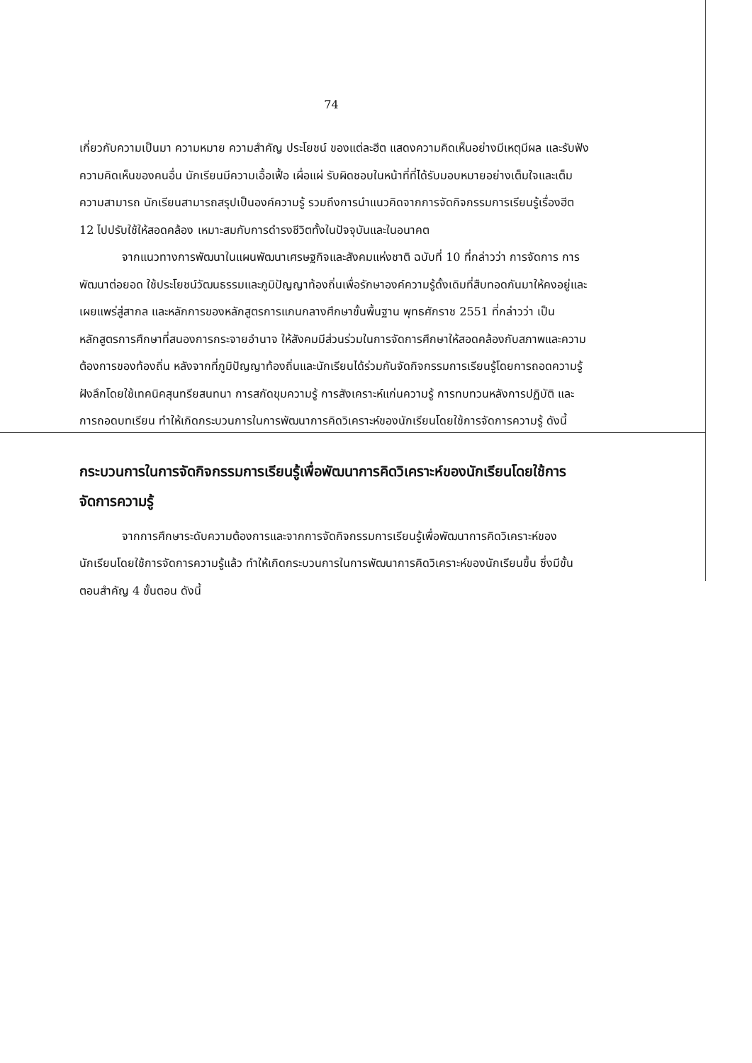74
เกี่ยวกับความเป็นมา ความหมาย ความสำคัญ ประโยชน์ ของแต่ละฮีต แสดงความคิดเห็นอย่างมีเหตุมีผล และรับฟังความคิดเห็นของคนอื่น นักเรียนมีความเอื้อเฟื้อ เผื่อแผ่ รับผิดชอบในหน้าที่ที่ได้รับมอบหมายอย่างเต็มใจและเต็มความสามารถ นักเรียนสามารถสรุปเป็นองค์ความรู้ รวมถึงการนำแนวคิดจากการจัดกิจกรรมการเรียนรู้เรื่องฮีต 12 ไปปรับใช้ให้สอดคล้อง เหมาะสมกับการดำรงชีวิตทั้งในปัจจุบันและในอนาคต
จากแนวทางการพัฒนาในแผนพัฒนาเศรษฐกิจและสังคมแห่งชาติ ฉบับที่ 10 ที่กล่าวว่า การจัดการ การพัฒนาต่อยอด ใช้ประโยชน์วัฒนธรรมและภูมิปัญญาท้องถิ่นเพื่อรักษาองค์ความรู้ดั้งเดิมที่สืบทอดกันมาให้คงอยู่และเผยแพร่สู่สากล และหลักการของหลักสูตรการแกนกลางศึกษาขั้นพื้นฐาน พุทธศักราช 2551 ที่กล่าวว่า เป็นหลักสูตรการศึกษาที่สนองการกระจายอำนาจ ให้สังคมมีส่วนร่วมในการจัดการศึกษาให้สอดคล้องกับสภาพและความต้องการของท้องถิ่น หลังจากที่ภูมิปัญญาท้องถิ่นและนักเรียนได้ร่วมกันจัดกิจกรรมการเรียนรู้โดยการถอดความรู้ฝังลึกโดยใช้เทคนิคสุนทรียสนทนา การสกัดขุมความรู้ การสังเคราะห์แก่นความรู้ การทบทวนหลังการปฏิบัติ และการถอดบทเรียน ทำให้เกิดกระบวนการในการพัฒนาการคิดวิเคราะห์ของนักเรียนโดยใช้การจัดการความรู้ ดังนี้
กระบวนการในการจัดกิจกรรมการเรียนรู้เพื่อพัฒนาการคิดวิเคราะห์ของนักเรียนโดยใช้การจัดการความรู้
จากการศึกษาระดับความต้องการและจากการจัดกิจกรรมการเรียนรู้เพื่อพัฒนาการคิดวิเคราะห์ของนักเรียนโดยใช้การจัดการความรู้แล้ว ทำให้เกิดกระบวนการในการพัฒนาการคิดวิเคราะห์ของนักเรียนขึ้น ซึ่งมีขั้นตอนสำคัญ 4 ขั้นตอน ดังนี้